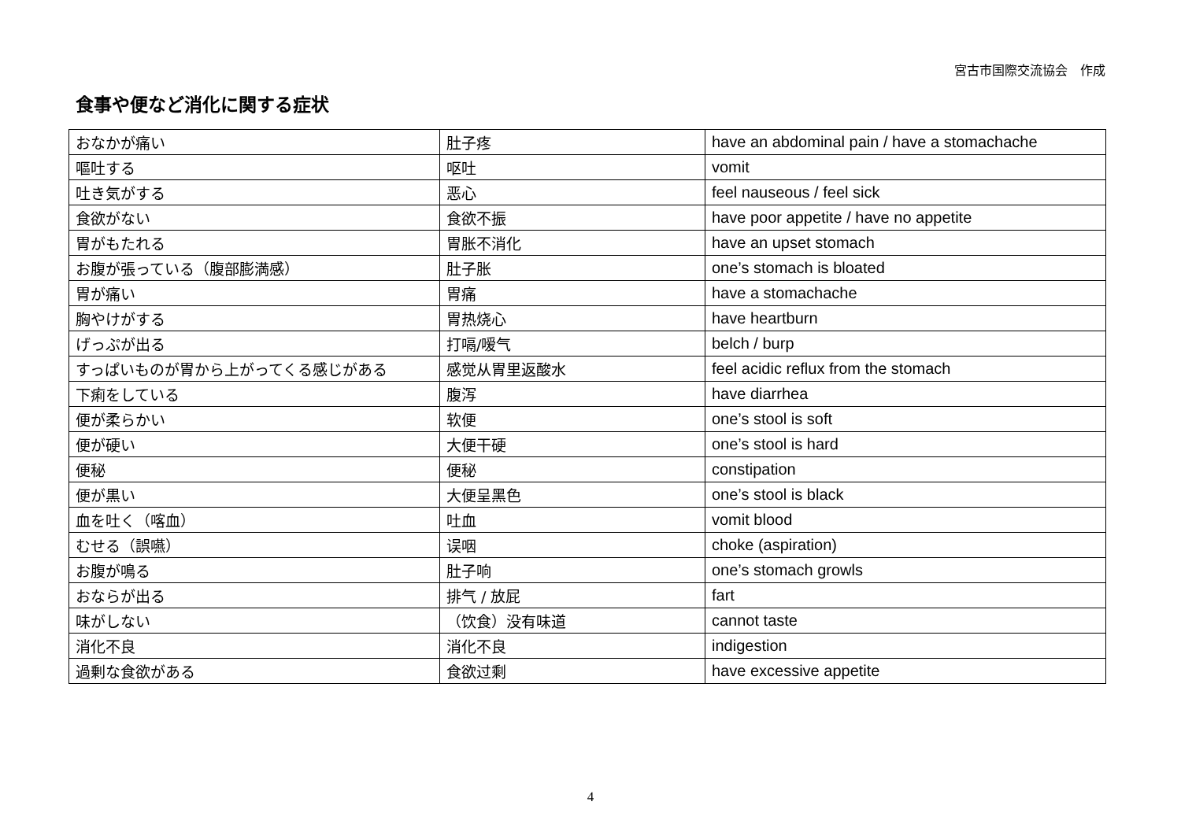宮古市国際交流協会　作成
食事や便など消化に関する症状
| おなかが痛い | 肚子疼 | have an abdominal pain / have a stomachache |
| 嘔吐する | 呕吐 | vomit |
| 吐き気がする | 恶心 | feel nauseous / feel sick |
| 食欲がない | 食欲不振 | have poor appetite / have no appetite |
| 胃がもたれる | 胃胀不消化 | have an upset stomach |
| お腹が張っている（腹部膨満感） | 肚子胀 | one’s stomach is bloated |
| 胃が痛い | 胃痛 | have a stomachache |
| 胸やけがする | 胃热烧心 | have heartburn |
| げっぷが出る | 打嗝/嗳气 | belch / burp |
| すっぱいものが胃から上がってくる感じがある | 感觉从胃里返酸水 | feel acidic reflux from the stomach |
| 下痢をしている | 腹泻 | have diarrhea |
| 便が柔らかい | 软便 | one’s stool is soft |
| 便が硬い | 大便干硬 | one’s stool is hard |
| 便秘 | 便秘 | constipation |
| 便が黒い | 大便呈黑色 | one’s stool is black |
| 血を吐く（喀血） | 吐血 | vomit blood |
| むせる（誤嚥） | 误咽 | choke (aspiration) |
| お腹が鳴る | 肚子响 | one’s stomach growls |
| おならが出る | 排气 / 放屁 | fart |
| 味がしない | （饮食）没有味道 | cannot taste |
| 消化不良 | 消化不良 | indigestion |
| 過剰な食欲がある | 食欲过剩 | have excessive appetite |
4